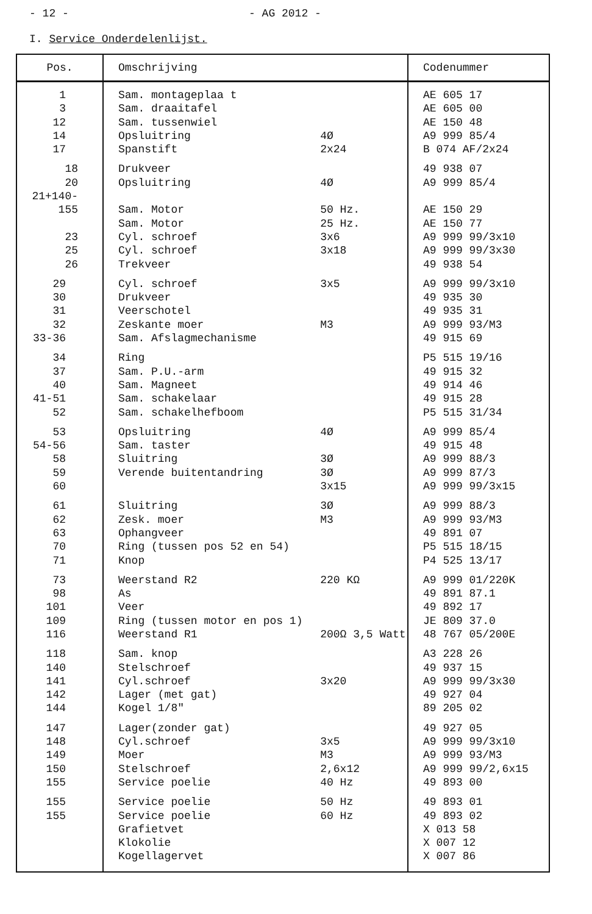- 12 - - AG 2012 -
I. Service Onderdelenlijst.
| Pos. | Omschrijving | | Codenummer |
| --- | --- | --- | --- |
| 1 3 12 14 17 | Sam. montageplaa t Sam. draaitafel Sam. tussenwiel Opsluitring Spanstift | 4Ø 2x24 | AE 605 17 AE 605 00 AE 150 48 A9 999 85/4 B 074 AF/2x24 |
| 18 20 21+140- 155 23 25 26 | Drukveer Opsluitring Sam. Motor Sam. Motor Cyl. schroef Cyl. schroef Trekveer | 4Ø 50 Hz. 25 Hz. 3x6 3x18 | 49 938 07 A9 999 85/4 AE 150 29 AE 150 77 A9 999 99/3x10 A9 999 99/3x30 49 938 54 |
| 29 30 31 32 33-36 | Cyl. schroef Drukveer Veerschotel Zeskante moer Sam. Afslagmechanisme | 3x5 M3 | A9 999 99/3x10 49 935 30 49 935 31 A9 999 93/M3 49 915 69 |
| 34 37 40 41-51 52 | Ring Sam. P.U.-arm Sam. Magneet Sam. schakelaar Sam. schakelhefboom | | P5 515 19/16 49 915 32 49 914 46 49 915 28 P5 515 31/34 |
| 53 54-56 58 59 60 | Opsluitring Sam. taster Sluitring Verende buitentandring | 4Ø 3Ø 3Ø 3x15 | A9 999 85/4 49 915 48 A9 999 88/3 A9 999 87/3 A9 999 99/3x15 |
| 61 62 63 70 71 | Sluitring Zesk. moer Ophangveer Ring (tussen pos 52 en 54) Knop | 3Ø M3 | A9 999 88/3 A9 999 93/M3 49 891 07 P5 515 18/15 P4 525 13/17 |
| 73 98 101 109 116 | Weerstand R2 As Veer Ring (tussen motor en pos 1) Weerstand R1 | 220 KΩ 200Ω 3,5 Watt | A9 999 01/220K 49 891 87.1 49 892 17 JE 809 37.0 48 767 05/200E |
| 118 140 141 142 144 | Sam. knop Stelschroef Cyl.schroef Lager (met gat) Kogel 1/8" | 3x20 | A3 228 26 49 937 15 A9 999 99/3x30 49 927 04 89 205 02 |
| 147 148 149 150 155 | Lager(zonder gat) Cyl.schroef Moer Stelschroef Service poelie | 3x5 M3 2,6x12 40 Hz | 49 927 05 A9 999 99/3x10 A9 999 93/M3 A9 999 99/2,6x15 49 893 00 |
| 155 155 | Service poelie Service poelie Grafietvet Klokolie Kogellagervet | 50 Hz 60 Hz | 49 893 01 49 893 02 X 013 58 X 007 12 X 007 86 |